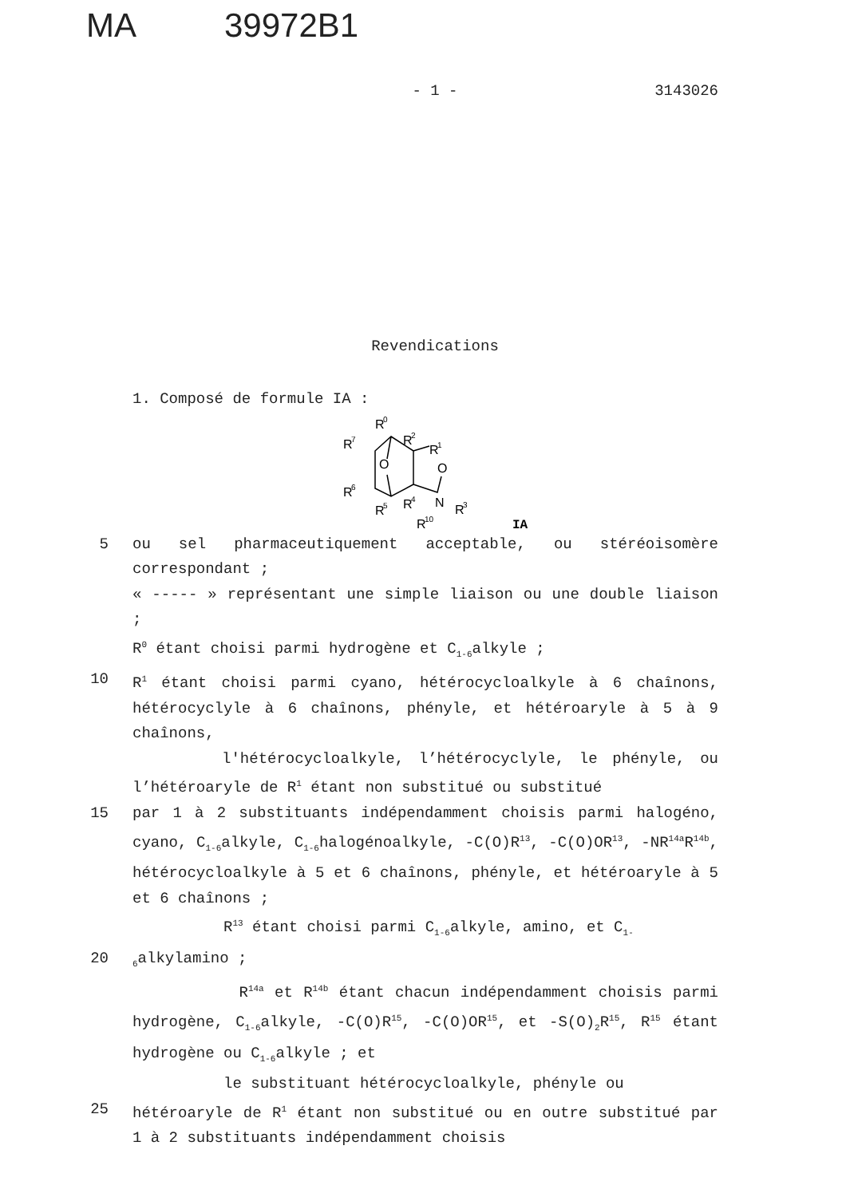MA 39972B1
- 1 -
3143026
Revendications
1. Composé de formule IA :
R
0
R
2
R
7
R
1
O
O
R
6
R
5
R
4
N
R
3
R
10
IA
5 ou sel pharmaceutiquement acceptable, ou stéréoisomère correspondant ;
« ----- » représentant une simple liaison ou une double liaison ;
R<sup>0</sup> étant choisi parmi hydrogène et C<sub>1-6</sub>alkyle ;
10 R<sup>1</sup> étant choisi parmi cyano, hétérocycloalkyle à 6 chaînons, hétérocyclyle à 6 chaînons, phényle, et hétéroaryle à 5 à 9 chaînons,
l'hétérocycloalkyle, l’hétérocyclyle, le phényle, ou l’hétéroaryle de R<sup>1</sup> étant non substitué ou substitué
15 par 1 à 2 substituants indépendamment choisis parmi halogéno, cyano, C<sub>1-6</sub>alkyle, C<sub>1-6</sub>halogénoalkyle, -C(O)R<sup>13</sup>, -C(O)OR<sup>13</sup>, -NR<sup>14a</sup>R<sup>14b</sup>, hétérocycloalkyle à 5 et 6 chaînons, phényle, et hétéroaryle à 5 et 6 chaînons ;
R<sup>13</sup> étant choisi parmi C<sub>1-6</sub>alkyle, amino, et C<sub>1-</sub>
20
<sub>6</sub>alkylamino ;
R<sup>14a</sup> et R<sup>14b</sup> étant chacun indépendamment choisis parmi hydrogène, C<sub>1-6</sub>alkyle, -C(O)R<sup>15</sup>, -C(O)OR<sup>15</sup>, et -S(O)<sub>2</sub>R<sup>15</sup>, R<sup>15</sup> étant hydrogène ou C<sub>1-6</sub>alkyle ; et
le substituant hétérocycloalkyle, phényle ou
25 hétéroaryle de R<sup>1</sup> étant non substitué ou en outre substitué par 1 à 2 substituants indépendamment choisis